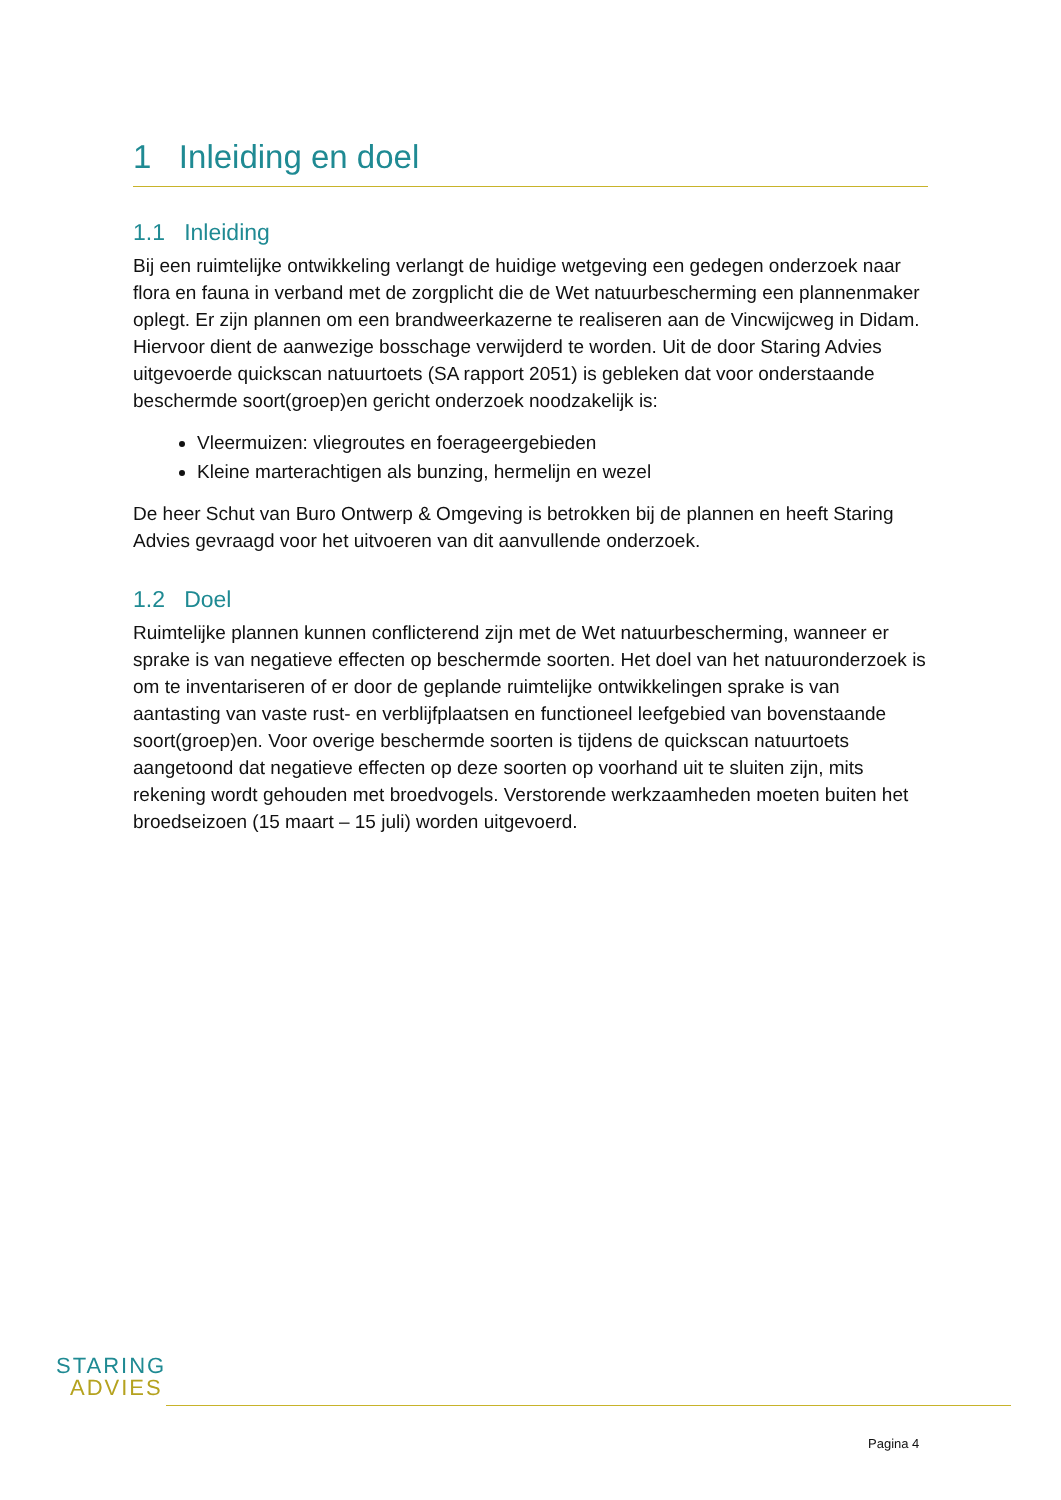1 Inleiding en doel
1.1 Inleiding
Bij een ruimtelijke ontwikkeling verlangt de huidige wetgeving een gedegen onderzoek naar flora en fauna in verband met de zorgplicht die de Wet natuurbescherming een plannenmaker oplegt. Er zijn plannen om een brandweerkazerne te realiseren aan de Vincwijcweg in Didam. Hiervoor dient de aanwezige bosschage verwijderd te worden. Uit de door Staring Advies uitgevoerde quickscan natuurtoets (SA rapport 2051) is gebleken dat voor onderstaande beschermde soort(groep)en gericht onderzoek noodzakelijk is:
Vleermuizen: vliegroutes en foerageergebieden
Kleine marterachtigen als bunzing, hermelijn en wezel
De heer Schut van Buro Ontwerp & Omgeving is betrokken bij de plannen en heeft Staring Advies gevraagd voor het uitvoeren van dit aanvullende onderzoek.
1.2 Doel
Ruimtelijke plannen kunnen conflicterend zijn met de Wet natuurbescherming, wanneer er sprake is van negatieve effecten op beschermde soorten. Het doel van het natuuronderzoek is om te inventariseren of er door de geplande ruimtelijke ontwikkelingen sprake is van aantasting van vaste rust- en verblijfplaatsen en functioneel leefgebied van bovenstaande soort(groep)en. Voor overige beschermde soorten is tijdens de quickscan natuurtoets aangetoond dat negatieve effecten op deze soorten op voorhand uit te sluiten zijn, mits rekening wordt gehouden met broedvogels. Verstorende werkzaamheden moeten buiten het broedseizoen (15 maart – 15 juli) worden uitgevoerd.
STARING
ADVIES
Pagina 4